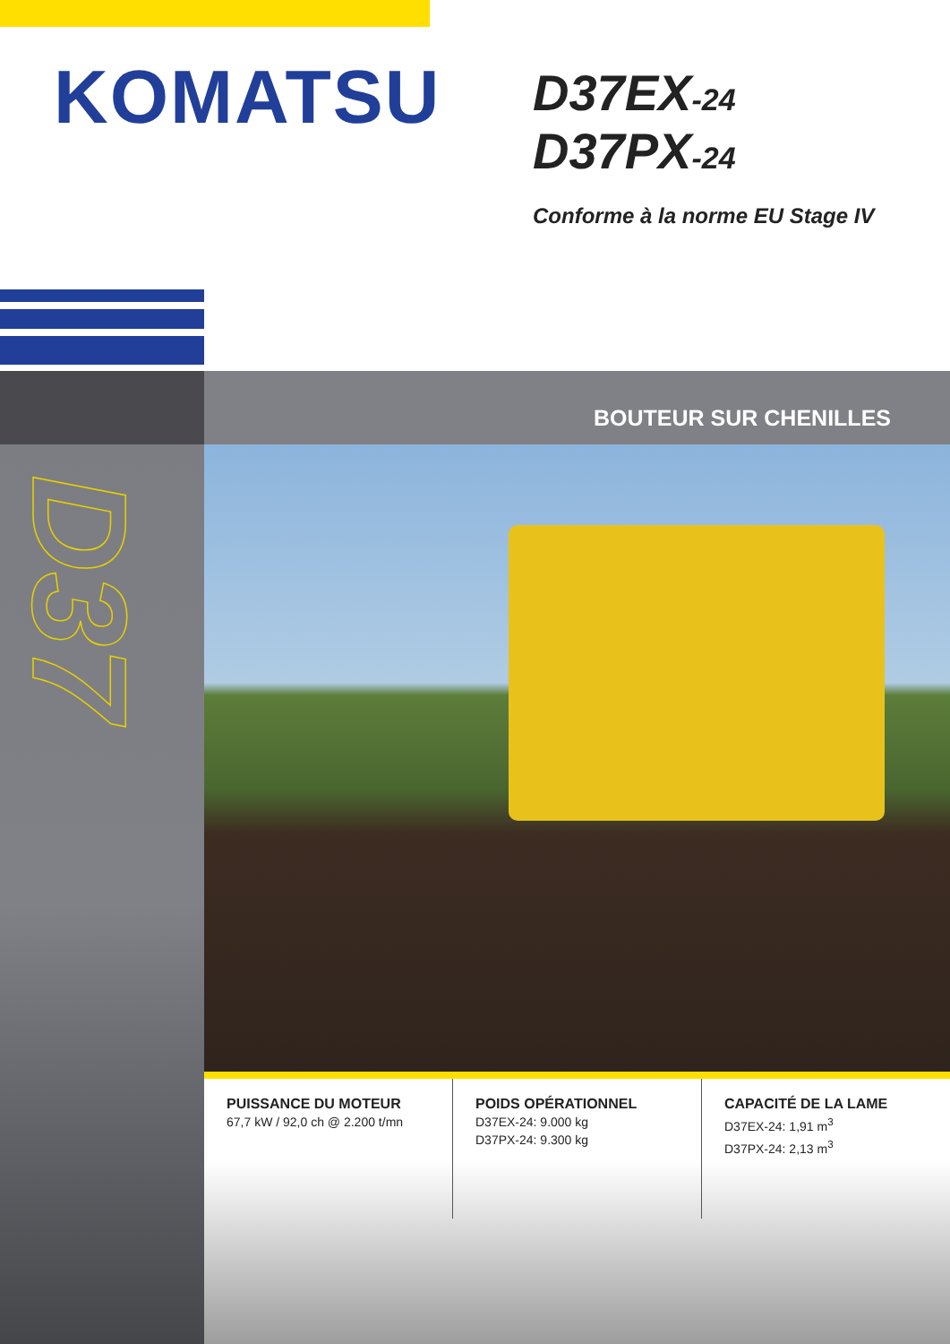KOMATSU
D37EX-24
D37PX-24
Conforme à la norme EU Stage IV
D37
BOUTEUR SUR CHENILLES
PUISSANCE DU MOTEUR
67,7 kW / 92,0 ch @ 2.200 t/mn
POIDS OPÉRATIONNEL
D37EX-24: 9.000 kg
D37PX-24: 9.300 kg
CAPACITÉ DE LA LAME
D37EX-24: 1,91 m<sup>3</sup>
D37PX-24: 2,13 m<sup>3</sup>